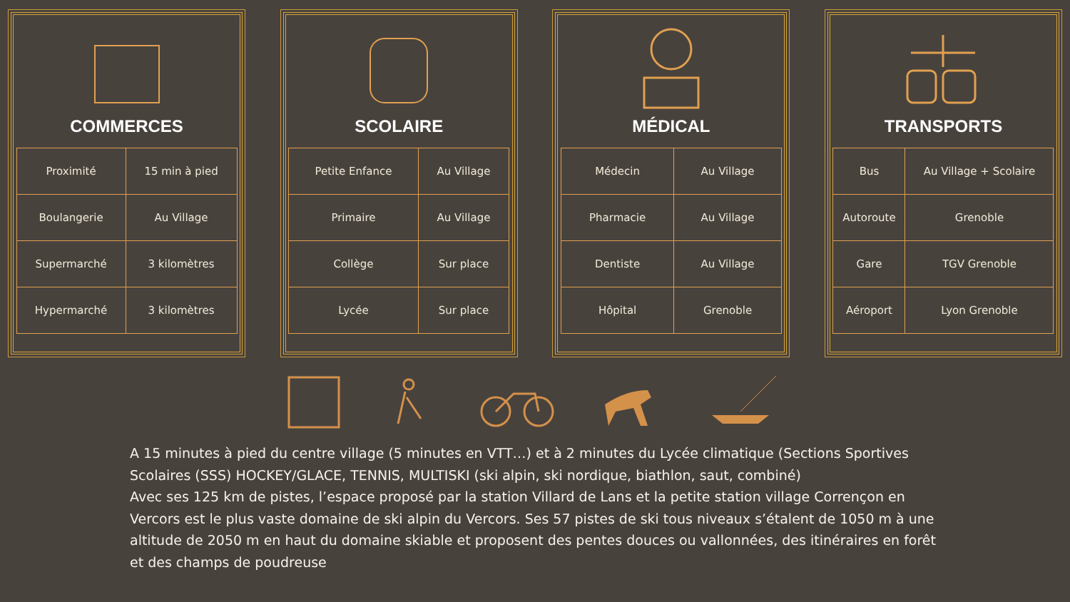COMMERCES
| Proximité | 15 min à pied |
| Boulangerie | Au Village |
| Supermarché | 3 kilomètres |
| Hypermarché | 3 kilomètres |
SCOLAIRE
| Petite Enfance | Au Village |
| Primaire | Au Village |
| Collège | Sur place |
| Lycée | Sur place |
MÉDICAL
| Médecin | Au Village |
| Pharmacie | Au Village |
| Dentiste | Au Village |
| Hôpital | Grenoble |
TRANSPORTS
| Bus | Au Village + Scolaire |
| Autoroute | Grenoble |
| Gare | TGV Grenoble |
| Aéroport | Lyon Grenoble |
A 15 minutes à pied du centre village (5 minutes en VTT…) et à 2 minutes du Lycée climatique (Sections Sportives Scolaires (SSS) HOCKEY/GLACE, TENNIS, MULTISKI (ski alpin, ski nordique, biathlon, saut, combiné)
Avec ses 125 km de pistes, l’espace proposé par la station Villard de Lans et la petite station village Corrençon en Vercors est le plus vaste domaine de ski alpin du Vercors. Ses 57 pistes de ski tous niveaux s’étalent de 1050 m à une altitude de 2050 m en haut du domaine skiable et proposent des pentes douces ou vallonnées, des itinéraires en forêt et des champs de poudreuse